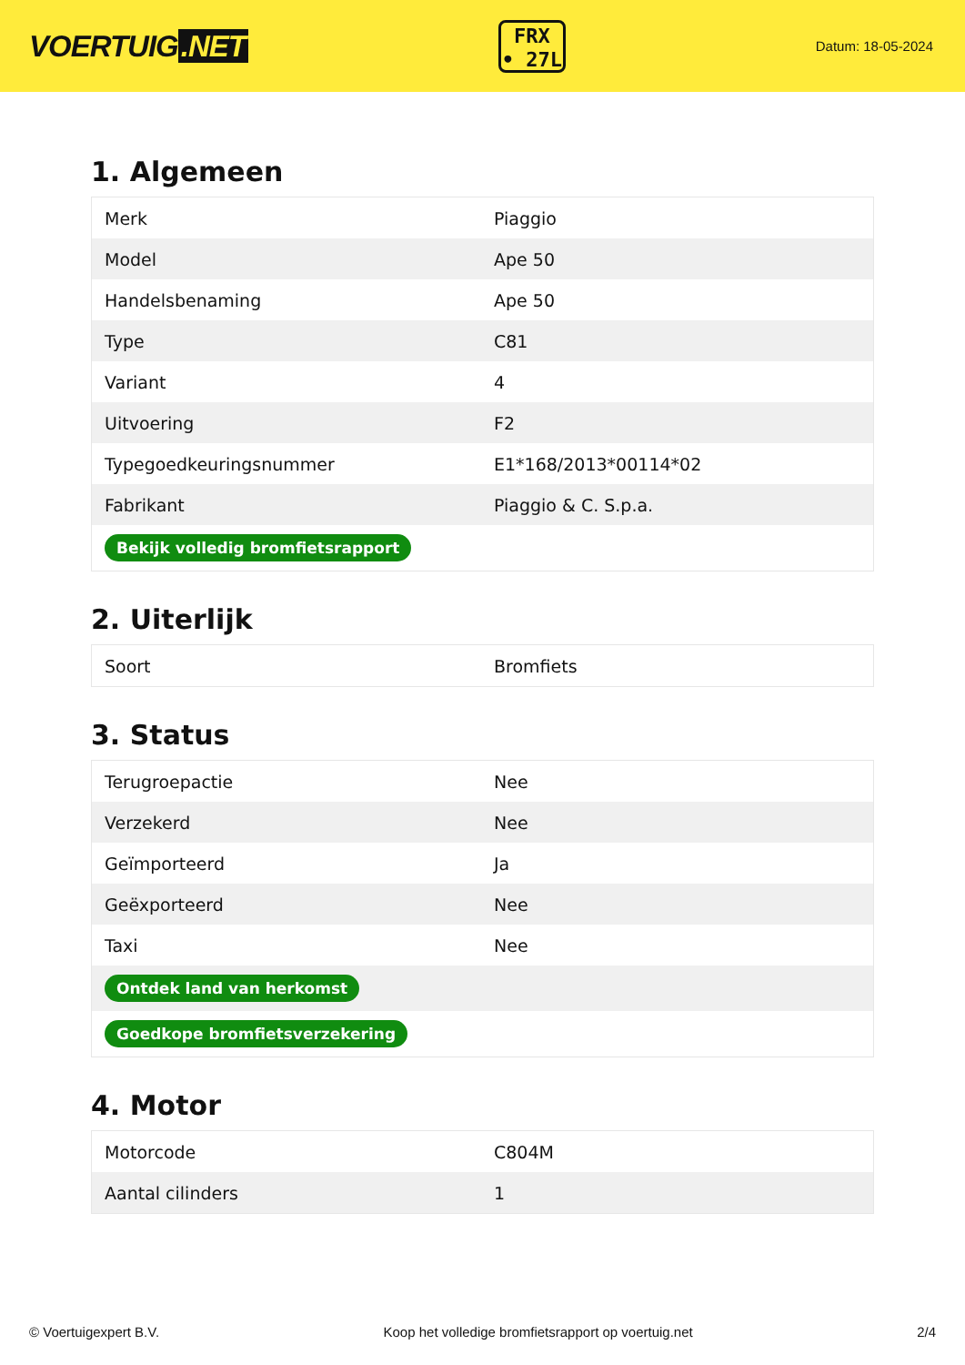VOERTUIG.NET
FRX
• 27L
Datum: 18-05-2024
1. Algemeen
| Merk | Piaggio |
| Model | Ape 50 |
| Handelsbenaming | Ape 50 |
| Type | C81 |
| Variant | 4 |
| Uitvoering | F2 |
| Typegoedkeuringsnummer | E1*168/2013*00114*02 |
| Fabrikant | Piaggio & C. S.p.a. |
| Bekijk volledig bromfietsrapport | |
2. Uiterlijk
| Soort | Bromfiets |
3. Status
| Terugroepactie | Nee |
| Verzekerd | Nee |
| Geïmporteerd | Ja |
| Geëxporteerd | Nee |
| Taxi | Nee |
| Ontdek land van herkomst | |
| Goedkope bromfietsverzekering | |
4. Motor
| Motorcode | C804M |
| Aantal cilinders | 1 |
© Voertuigexpert B.V. Koop het volledige bromfietsrapport op voertuig.net 2/4